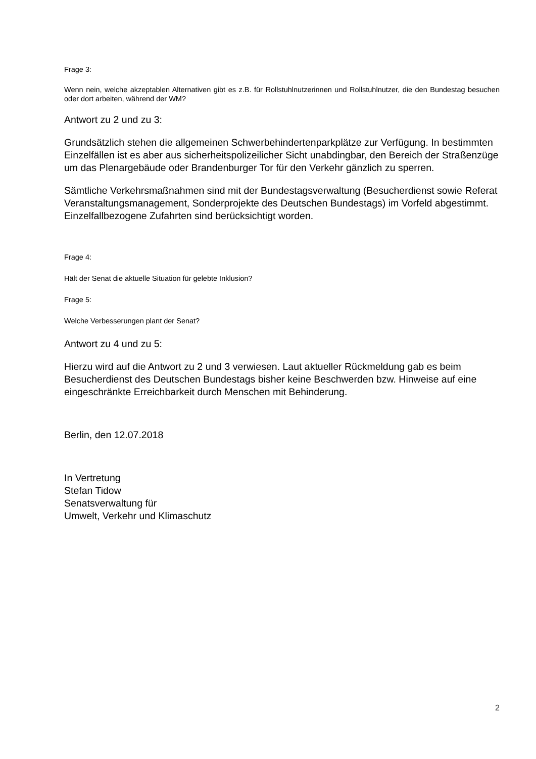Frage 3:
Wenn nein, welche akzeptablen Alternativen gibt es z.B. für Rollstuhlnutzerinnen und Rollstuhlnutzer, die den Bundestag besuchen oder dort arbeiten, während der WM?
Antwort zu 2 und zu 3:
Grundsätzlich stehen die allgemeinen Schwerbehindertenparkplätze zur Verfügung. In bestimmten Einzelfällen ist es aber aus sicherheitspolizeilicher Sicht unabdingbar, den Bereich der Straßenzüge um das Plenargebäude oder Brandenburger Tor für den Verkehr gänzlich zu sperren.
Sämtliche Verkehrsmaßnahmen sind mit der Bundestagsverwaltung (Besucherdienst sowie Referat Veranstaltungsmanagement, Sonderprojekte des Deutschen Bundestags) im Vorfeld abgestimmt. Einzelfallbezogene Zufahrten sind berücksichtigt worden.
Frage 4:
Hält der Senat die aktuelle Situation für gelebte Inklusion?
Frage 5:
Welche Verbesserungen plant der Senat?
Antwort zu 4 und zu 5:
Hierzu wird auf die Antwort zu 2 und 3 verwiesen. Laut aktueller Rückmeldung gab es beim Besucherdienst des Deutschen Bundestags bisher keine Beschwerden bzw. Hinweise auf eine eingeschränkte Erreichbarkeit durch Menschen mit Behinderung.
Berlin, den 12.07.2018
In Vertretung
Stefan Tidow
Senatsverwaltung für
Umwelt, Verkehr und Klimaschutz
2